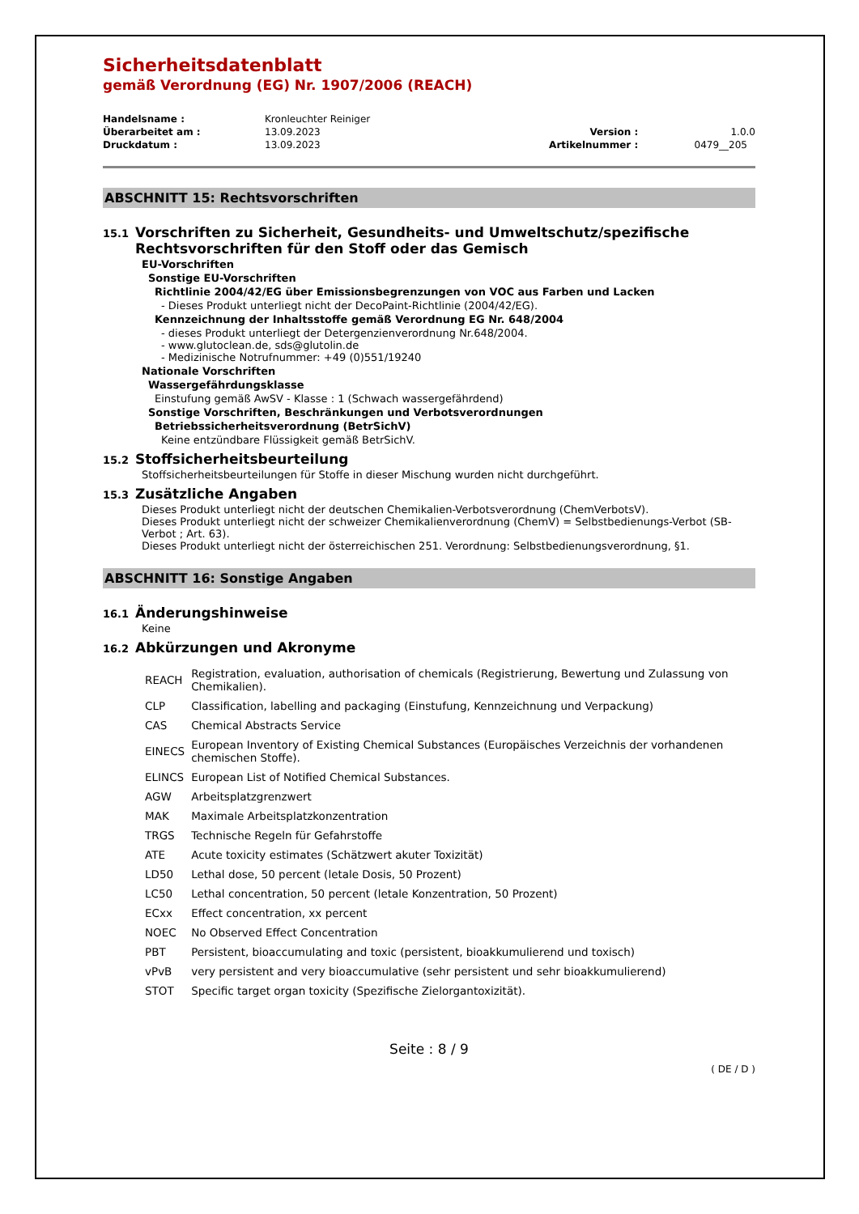Sicherheitsdatenblatt
gemäß Verordnung (EG) Nr. 1907/2006 (REACH)
| Handelsname : | Kronleuchter Reiniger | | |
| Überarbeitet am : | 13.09.2023 | Version : | 1.0.0 |
| Druckdatum : | 13.09.2023 | Artikelnummer : | 0479__205 |
ABSCHNITT 15: Rechtsvorschriften
15.1 Vorschriften zu Sicherheit, Gesundheits- und Umweltschutz/spezifische Rechtsvorschriften für den Stoff oder das Gemisch
EU-Vorschriften
Sonstige EU-Vorschriften
Richtlinie 2004/42/EG über Emissionsbegrenzungen von VOC aus Farben und Lacken
- Dieses Produkt unterliegt nicht der DecoPaint-Richtlinie (2004/42/EG).
Kennzeichnung der Inhaltsstoffe gemäß Verordnung EG Nr. 648/2004
- dieses Produkt unterliegt der Detergenzienverordnung Nr.648/2004.
- www.glutoclean.de, sds@glutolin.de
- Medizinische Notrufnummer: +49 (0)551/19240
Nationale Vorschriften
Wassergefährdungsklasse
Einstufung gemäß AwSV - Klasse : 1 (Schwach wassergefährdend)
Sonstige Vorschriften, Beschränkungen und Verbotsverordnungen
Betriebssicherheitsverordnung (BetrSichV)
Keine entzündbare Flüssigkeit gemäß BetrSichV.
15.2 Stoffsicherheitsbeurteilung
Stoffsicherheitsbeurteilungen für Stoffe in dieser Mischung wurden nicht durchgeführt.
15.3 Zusätzliche Angaben
Dieses Produkt unterliegt nicht der deutschen Chemikalien-Verbotsverordnung (ChemVerbotsV).
Dieses Produkt unterliegt nicht der schweizer Chemikalienverordnung (ChemV) = Selbstbedienungs-Verbot (SB-Verbot ; Art. 63).
Dieses Produkt unterliegt nicht der österreichischen 251. Verordnung: Selbstbedienungsverordnung, §1.
ABSCHNITT 16: Sonstige Angaben
16.1 Änderungshinweise
Keine
16.2 Abkürzungen und Akronyme
| REACH | Registration, evaluation, authorisation of chemicals (Registrierung, Bewertung und Zulassung von Chemikalien). |
| CLP | Classification, labelling and packaging (Einstufung, Kennzeichnung und Verpackung) |
| CAS | Chemical Abstracts Service |
| EINECS | European Inventory of Existing Chemical Substances (Europäisches Verzeichnis der vorhandenen chemischen Stoffe). |
| ELINCS | European List of Notified Chemical Substances. |
| AGW | Arbeitsplatzgrenzwert |
| MAK | Maximale Arbeitsplatzkonzentration |
| TRGS | Technische Regeln für Gefahrstoffe |
| ATE | Acute toxicity estimates (Schätzwert akuter Toxizität) |
| LD50 | Lethal dose, 50 percent (letale Dosis, 50 Prozent) |
| LC50 | Lethal concentration, 50 percent (letale Konzentration, 50 Prozent) |
| ECxx | Effect concentration, xx percent |
| NOEC | No Observed Effect Concentration |
| PBT | Persistent, bioaccumulating and toxic (persistent, bioakkumulierend und toxisch) |
| vPvB | very persistent and very bioaccumulative (sehr persistent und sehr bioakkumulierend) |
| STOT | Specific target organ toxicity (Spezifische Zielorgantoxizität). |
Seite : 8 / 9
( DE / D )